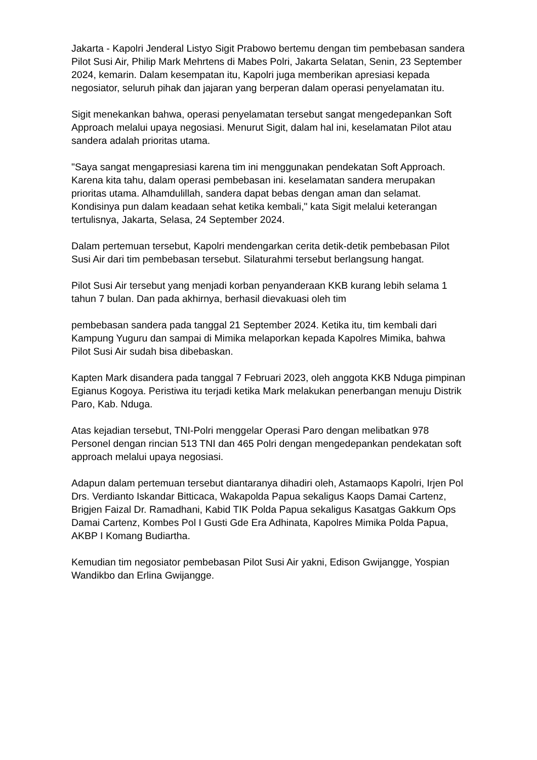Jakarta - Kapolri Jenderal Listyo Sigit Prabowo bertemu dengan tim pembebasan sandera Pilot Susi Air, Philip Mark Mehrtens di Mabes Polri, Jakarta Selatan, Senin, 23 September 2024, kemarin. Dalam kesempatan itu, Kapolri juga memberikan apresiasi kepada negosiator, seluruh pihak dan jajaran yang berperan dalam operasi penyelamatan itu.
Sigit menekankan bahwa, operasi penyelamatan tersebut sangat mengedepankan Soft Approach melalui upaya negosiasi. Menurut Sigit, dalam hal ini, keselamatan Pilot atau sandera adalah prioritas utama.
"Saya sangat mengapresiasi karena tim ini menggunakan pendekatan Soft Approach. Karena kita tahu, dalam operasi pembebasan ini. keselamatan sandera merupakan prioritas utama. Alhamdulillah, sandera dapat bebas dengan aman dan selamat. Kondisinya pun dalam keadaan sehat ketika kembali," kata Sigit melalui keterangan tertulisnya, Jakarta, Selasa, 24 September 2024.
Dalam pertemuan tersebut, Kapolri mendengarkan cerita detik-detik pembebasan Pilot Susi Air dari tim pembebasan tersebut. Silaturahmi tersebut berlangsung hangat.
Pilot Susi Air tersebut yang menjadi korban penyanderaan KKB kurang lebih selama 1 tahun 7 bulan. Dan pada akhirnya, berhasil dievakuasi oleh tim
pembebasan sandera pada tanggal 21 September 2024. Ketika itu, tim kembali dari Kampung Yuguru dan sampai di Mimika melaporkan kepada Kapolres Mimika, bahwa Pilot Susi Air sudah bisa dibebaskan.
Kapten Mark disandera pada tanggal 7 Februari 2023, oleh anggota KKB Nduga pimpinan Egianus Kogoya. Peristiwa itu terjadi ketika Mark melakukan penerbangan menuju Distrik Paro, Kab. Nduga.
Atas kejadian tersebut, TNI-Polri menggelar Operasi Paro dengan melibatkan 978 Personel dengan rincian 513 TNI dan 465 Polri dengan mengedepankan pendekatan soft approach melalui upaya negosiasi.
Adapun dalam pertemuan tersebut diantaranya dihadiri oleh, Astamaops Kapolri, Irjen Pol Drs. Verdianto Iskandar Bitticaca, Wakapolda Papua sekaligus Kaops Damai Cartenz, Brigjen Faizal Dr. Ramadhani, Kabid TIK Polda Papua sekaligus Kasatgas Gakkum Ops Damai Cartenz, Kombes Pol I Gusti Gde Era Adhinata, Kapolres Mimika Polda Papua, AKBP I Komang Budiartha.
Kemudian tim negosiator pembebasan Pilot Susi Air yakni, Edison Gwijangge, Yospian Wandikbo dan Erlina Gwijangge.